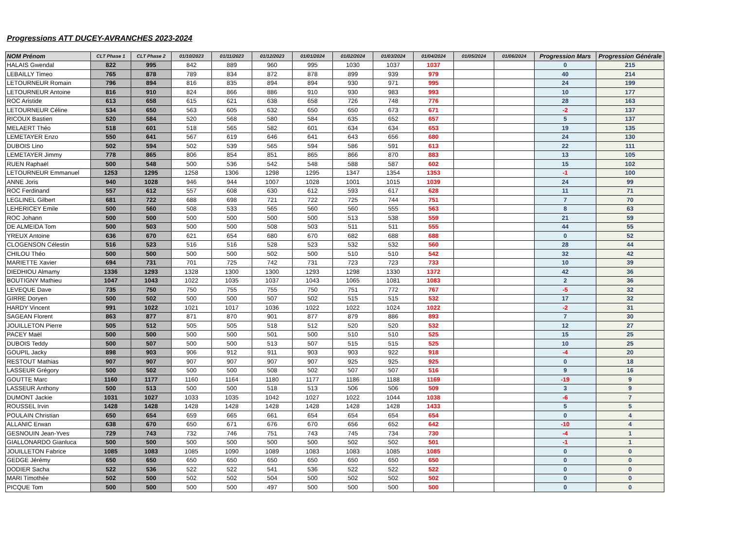Progressions ATT DUCEY-AVRANCHES 2023-2024
| NOM Prénom | CLT Phase 1 | CLT Phase 2 | 01/10/2023 | 01/11/2023 | 01/12/2023 | 01/01/2024 | 01/02/2024 | 01/03/2024 | 01/04/2024 | 01/05/2024 | 01/06/2024 | Progression Mars | Progression Générale |
| --- | --- | --- | --- | --- | --- | --- | --- | --- | --- | --- | --- | --- | --- |
| HALAIS Gwendal | 822 | 995 | 842 | 889 | 960 | 995 | 1030 | 1037 | 1037 | | | 0 | 215 |
| LEBAILLY Timeo | 765 | 878 | 789 | 834 | 872 | 878 | 899 | 939 | 979 | | | 40 | 214 |
| LETOURNEUR Romain | 796 | 894 | 816 | 835 | 894 | 894 | 930 | 971 | 995 | | | 24 | 199 |
| LETOURNEUR Antoine | 816 | 910 | 824 | 866 | 886 | 910 | 930 | 983 | 993 | | | 10 | 177 |
| ROC Aristide | 613 | 658 | 615 | 621 | 638 | 658 | 726 | 748 | 776 | | | 28 | 163 |
| LETOURNEUR Céline | 534 | 650 | 563 | 605 | 632 | 650 | 650 | 673 | 671 | | | -2 | 137 |
| RICOUX Bastien | 520 | 584 | 520 | 568 | 580 | 584 | 635 | 652 | 657 | | | 5 | 137 |
| MELAERT Théo | 518 | 601 | 518 | 565 | 582 | 601 | 634 | 634 | 653 | | | 19 | 135 |
| LEMETAYER Enzo | 550 | 641 | 567 | 619 | 646 | 641 | 643 | 656 | 680 | | | 24 | 130 |
| DUBOIS Lino | 502 | 594 | 502 | 539 | 565 | 594 | 586 | 591 | 613 | | | 22 | 111 |
| LEMETAYER Jimmy | 778 | 865 | 806 | 854 | 851 | 865 | 866 | 870 | 883 | | | 13 | 105 |
| RUEN Raphaël | 500 | 548 | 500 | 536 | 542 | 548 | 588 | 587 | 602 | | | 15 | 102 |
| LETOURNEUR Emmanuel | 1253 | 1295 | 1258 | 1306 | 1298 | 1295 | 1347 | 1354 | 1353 | | | -1 | 100 |
| ANNE Joris | 940 | 1028 | 946 | 944 | 1007 | 1028 | 1001 | 1015 | 1039 | | | 24 | 99 |
| ROC Ferdinand | 557 | 612 | 557 | 608 | 630 | 612 | 593 | 617 | 628 | | | 11 | 71 |
| LEGLINEL Gilbert | 681 | 722 | 688 | 698 | 721 | 722 | 725 | 744 | 751 | | | 7 | 70 |
| LEHERICEY Emile | 500 | 560 | 508 | 533 | 565 | 560 | 560 | 555 | 563 | | | 8 | 63 |
| ROC Johann | 500 | 500 | 500 | 500 | 500 | 500 | 513 | 538 | 559 | | | 21 | 59 |
| DE ALMEIDA Tom | 500 | 503 | 500 | 500 | 508 | 503 | 511 | 511 | 555 | | | 44 | 55 |
| YREUX Antoine | 636 | 670 | 621 | 654 | 680 | 670 | 682 | 688 | 688 | | | 0 | 52 |
| CLOGENSON Célestin | 516 | 523 | 516 | 516 | 528 | 523 | 532 | 532 | 560 | | | 28 | 44 |
| CHILOU Théo | 500 | 500 | 500 | 500 | 502 | 500 | 510 | 510 | 542 | | | 32 | 42 |
| MARIETTE Xavier | 694 | 731 | 701 | 725 | 742 | 731 | 723 | 723 | 733 | | | 10 | 39 |
| DIEDHIOU Almamy | 1336 | 1293 | 1328 | 1300 | 1300 | 1293 | 1298 | 1330 | 1372 | | | 42 | 36 |
| BOUTIGNY Mathieu | 1047 | 1043 | 1022 | 1035 | 1037 | 1043 | 1065 | 1081 | 1083 | | | 2 | 36 |
| LEVEQUE Dave | 735 | 750 | 750 | 755 | 755 | 750 | 751 | 772 | 767 | | | -5 | 32 |
| GIRRE Doryen | 500 | 502 | 500 | 500 | 507 | 502 | 515 | 515 | 532 | | | 17 | 32 |
| HARDY Vincent | 991 | 1022 | 1021 | 1017 | 1036 | 1022 | 1022 | 1024 | 1022 | | | -2 | 31 |
| SAGEAN Florent | 863 | 877 | 871 | 870 | 901 | 877 | 879 | 886 | 893 | | | 7 | 30 |
| JOUILLETON Pierre | 505 | 512 | 505 | 505 | 518 | 512 | 520 | 520 | 532 | | | 12 | 27 |
| PACEY Maël | 500 | 500 | 500 | 500 | 501 | 500 | 510 | 510 | 525 | | | 15 | 25 |
| DUBOIS Teddy | 500 | 507 | 500 | 500 | 513 | 507 | 515 | 515 | 525 | | | 10 | 25 |
| GOUPIL Jacky | 898 | 903 | 906 | 912 | 911 | 903 | 903 | 922 | 918 | | | -4 | 20 |
| RESTOUT Mathias | 907 | 907 | 907 | 907 | 907 | 907 | 925 | 925 | 925 | | | 0 | 18 |
| LASSEUR Grégory | 500 | 502 | 500 | 500 | 508 | 502 | 507 | 507 | 516 | | | 9 | 16 |
| GOUTTE Marc | 1160 | 1177 | 1160 | 1164 | 1180 | 1177 | 1186 | 1188 | 1169 | | | -19 | 9 |
| LASSEUR Anthony | 500 | 513 | 500 | 500 | 518 | 513 | 506 | 506 | 509 | | | 3 | 9 |
| DUMONT Jackie | 1031 | 1027 | 1033 | 1035 | 1042 | 1027 | 1022 | 1044 | 1038 | | | -6 | 7 |
| ROUSSEL Irvin | 1428 | 1428 | 1428 | 1428 | 1428 | 1428 | 1428 | 1428 | 1433 | | | 5 | 5 |
| POULAIN Christian | 650 | 654 | 659 | 665 | 661 | 654 | 654 | 654 | 654 | | | 0 | 4 |
| ALLANIC Erwan | 638 | 670 | 650 | 671 | 676 | 670 | 656 | 652 | 642 | | | -10 | 4 |
| GESNOUIN Jean-Yves | 729 | 743 | 732 | 746 | 751 | 743 | 745 | 734 | 730 | | | -4 | 1 |
| GIALLONARDO Gianluca | 500 | 500 | 500 | 500 | 500 | 500 | 502 | 502 | 501 | | | -1 | 1 |
| JOUILLETON Fabrice | 1085 | 1083 | 1085 | 1090 | 1089 | 1083 | 1083 | 1085 | 1085 | | | 0 | 0 |
| GEDGE Jérémy | 650 | 650 | 650 | 650 | 650 | 650 | 650 | 650 | 650 | | | 0 | 0 |
| DODIER Sacha | 522 | 536 | 522 | 522 | 541 | 536 | 522 | 522 | 522 | | | 0 | 0 |
| MARI Timothée | 502 | 500 | 502 | 502 | 504 | 500 | 502 | 502 | 502 | | | 0 | 0 |
| PICQUE Tom | 500 | 500 | 500 | 500 | 497 | 500 | 500 | 500 | 500 | | | 0 | 0 |